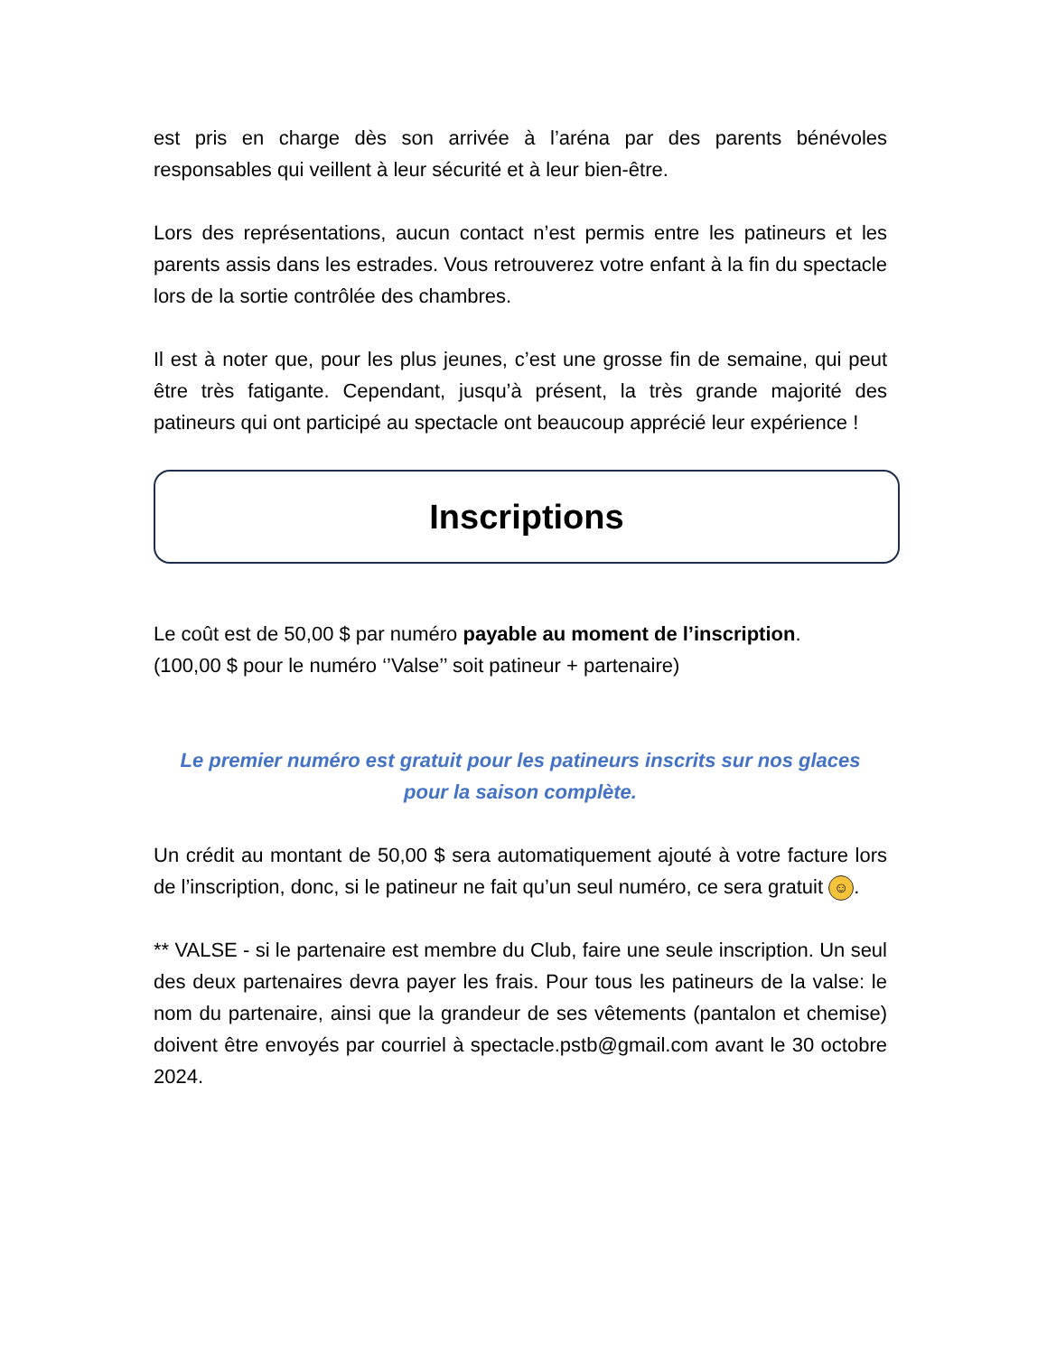est pris en charge dès son arrivée à l’aréna par des parents bénévoles responsables qui veillent à leur sécurité et à leur bien-être.
Lors des représentations, aucun contact n’est permis entre les patineurs et les parents assis dans les estrades. Vous retrouverez votre enfant à la fin du spectacle lors de la sortie contrôlée des chambres.
Il est à noter que, pour les plus jeunes, c’est une grosse fin de semaine, qui peut être très fatigante. Cependant, jusqu’à présent, la très grande majorité des patineurs qui ont participé au spectacle ont beaucoup apprécié leur expérience !
Inscriptions
Le coût est de 50,00 $ par numéro payable au moment de l’inscription.
(100,00 $ pour le numéro ‘’Valse’’ soit patineur + partenaire)
Le premier numéro est gratuit pour les patineurs inscrits sur nos glaces
pour la saison complète.
Un crédit au montant de 50,00 $ sera automatiquement ajouté à votre facture lors de l’inscription, donc, si le patineur ne fait qu’un seul numéro, ce sera gratuit ☺.
** VALSE - si le partenaire est membre du Club, faire une seule inscription. Un seul des deux partenaires devra payer les frais. Pour tous les patineurs de la valse: le nom du partenaire, ainsi que la grandeur de ses vêtements (pantalon et chemise) doivent être envoyés par courriel à spectacle.pstb@gmail.com avant le 30 octobre 2024.